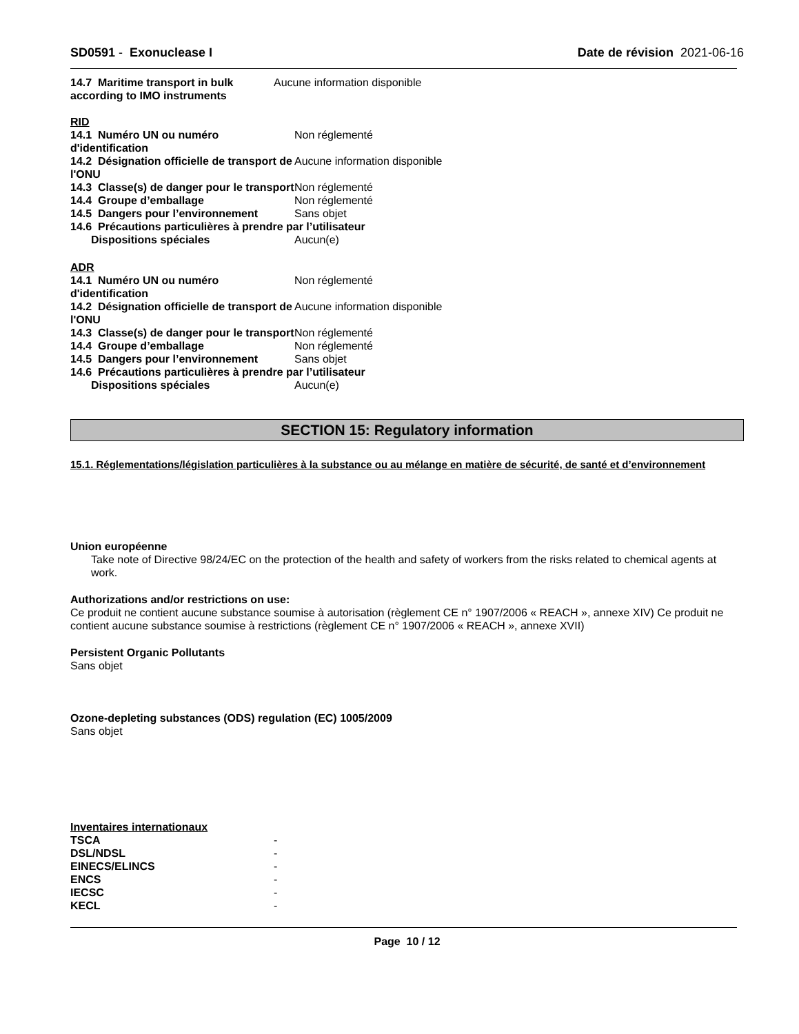SD0591 - Exonuclease I Date de révision 2021-06-16
| 14.7 Maritime transport in bulk according to IMO instruments | Aucune information disponible |
RID
| 14.1 Numéro UN ou numéro d'identification | Non réglementé |
| 14.2 Désignation officielle de transport de l'ONU | Aucune information disponible |
| 14.3 Classe(s) de danger pour le transport | Non réglementé |
| 14.4 Groupe d’emballage | Non réglementé |
| 14.5 Dangers pour l’environnement | Sans objet |
| 14.6 Précautions particulières à prendre par l’utilisateur | |
| Dispositions spéciales | Aucun(e) |
ADR
| 14.1 Numéro UN ou numéro d'identification | Non réglementé |
| 14.2 Désignation officielle de transport de l'ONU | Aucune information disponible |
| 14.3 Classe(s) de danger pour le transport | Non réglementé |
| 14.4 Groupe d’emballage | Non réglementé |
| 14.5 Dangers pour l’environnement | Sans objet |
| 14.6 Précautions particulières à prendre par l’utilisateur | |
| Dispositions spéciales | Aucun(e) |
SECTION 15: Regulatory information
15.1. Réglementations/législation particulières à la substance ou au mélange en matière de sécurité, de santé et d’environnement
Union européenne
Take note of Directive 98/24/EC on the protection of the health and safety of workers from the risks related to chemical agents at work.
Authorizations and/or restrictions on use:
Ce produit ne contient aucune substance soumise à autorisation (règlement CE n° 1907/2006 « REACH », annexe XIV) Ce produit ne contient aucune substance soumise à restrictions (règlement CE n° 1907/2006 « REACH », annexe XVII)
Persistent Organic Pollutants
Sans objet
Ozone-depleting substances (ODS) regulation (EC) 1005/2009
Sans objet
Inventaires internationaux
| TSCA | - |
| DSL/NDSL | - |
| EINECS/ELINCS | - |
| ENCS | - |
| IECSC | - |
| KECL | - |
Page 10 / 12